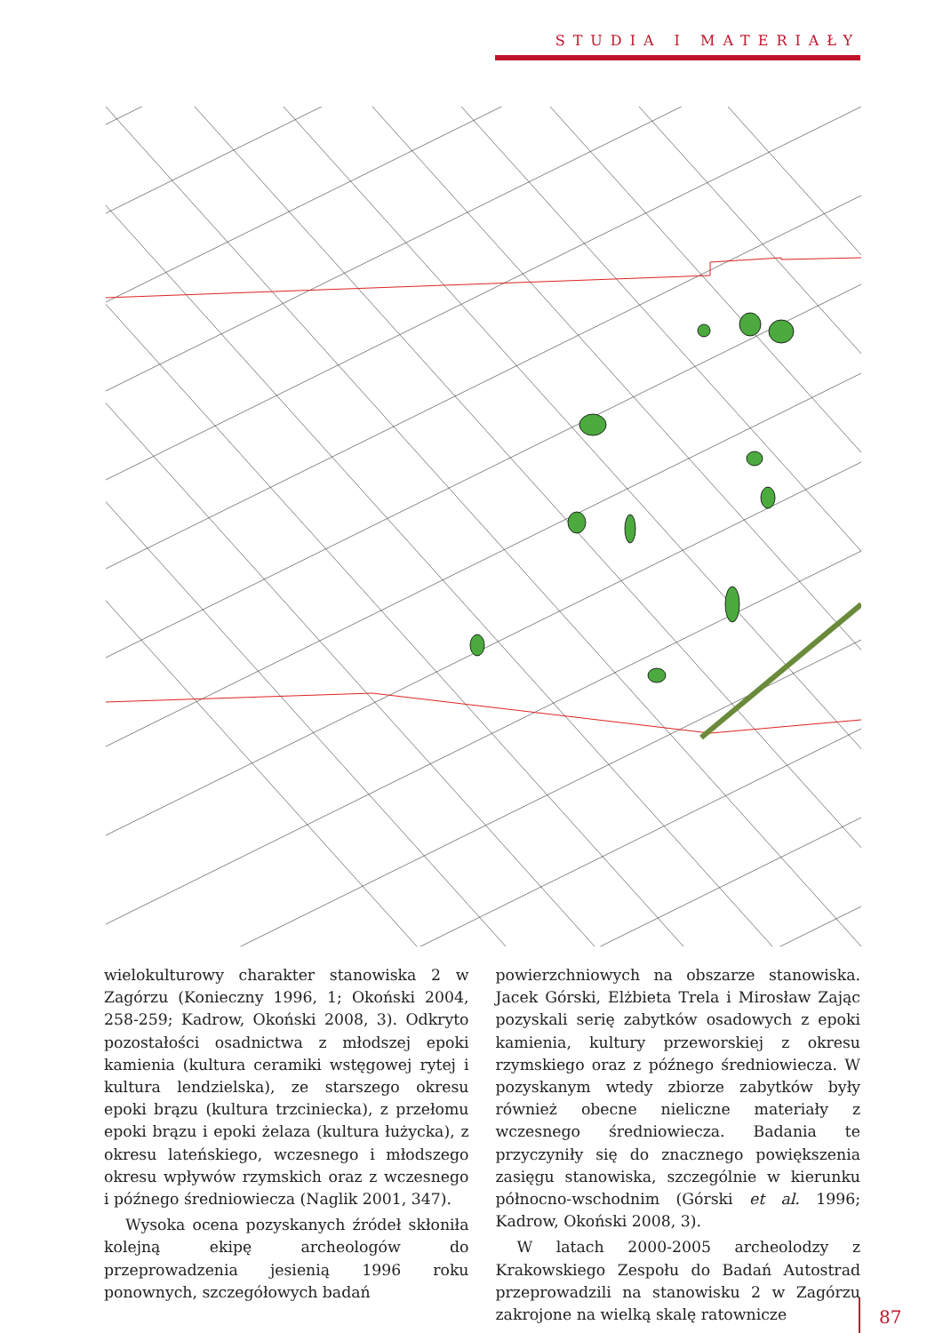STUDIA I MATERIAŁY
wielokulturowy charakter stanowiska 2 w Zagórzu (Konieczny 1996, 1; Okoński 2004, 258-259; Kadrow, Okoński 2008, 3). Odkryto pozostałości osadnictwa z młodszej epoki kamienia (kultura ceramiki wstęgowej rytej i kultura lendzielska), ze starszego okresu epoki brązu (kultura trzciniecka), z przełomu epoki brązu i epoki żelaza (kultura łużycka), z okresu lateńskiego, wczesnego i młodszego okresu wpływów rzymskich oraz z wczesnego i późnego średniowiecza (Naglik 2001, 347).
Wysoka ocena pozyskanych źródeł skłoniła kolejną ekipę archeologów do przeprowadzenia jesienią 1996 roku ponownych, szczegółowych badań
powierzchniowych na obszarze stanowiska. Jacek Górski, Elżbieta Trela i Mirosław Zając pozyskali serię zabytków osadowych z epoki kamienia, kultury przeworskiej z okresu rzymskiego oraz z późnego średniowiecza. W pozyskanym wtedy zbiorze zabytków były również obecne nieliczne materiały z wczesnego średniowiecza. Badania te przyczyniły się do znacznego powiększenia zasięgu stanowiska, szczególnie w kierunku północno-wschodnim (Górski et al. 1996; Kadrow, Okoński 2008, 3).
W latach 2000-2005 archeolodzy z Krakowskiego Zespołu do Badań Autostrad przeprowadzili na stanowisku 2 w Zagórzu zakrojone na wielką skalę ratownicze
87